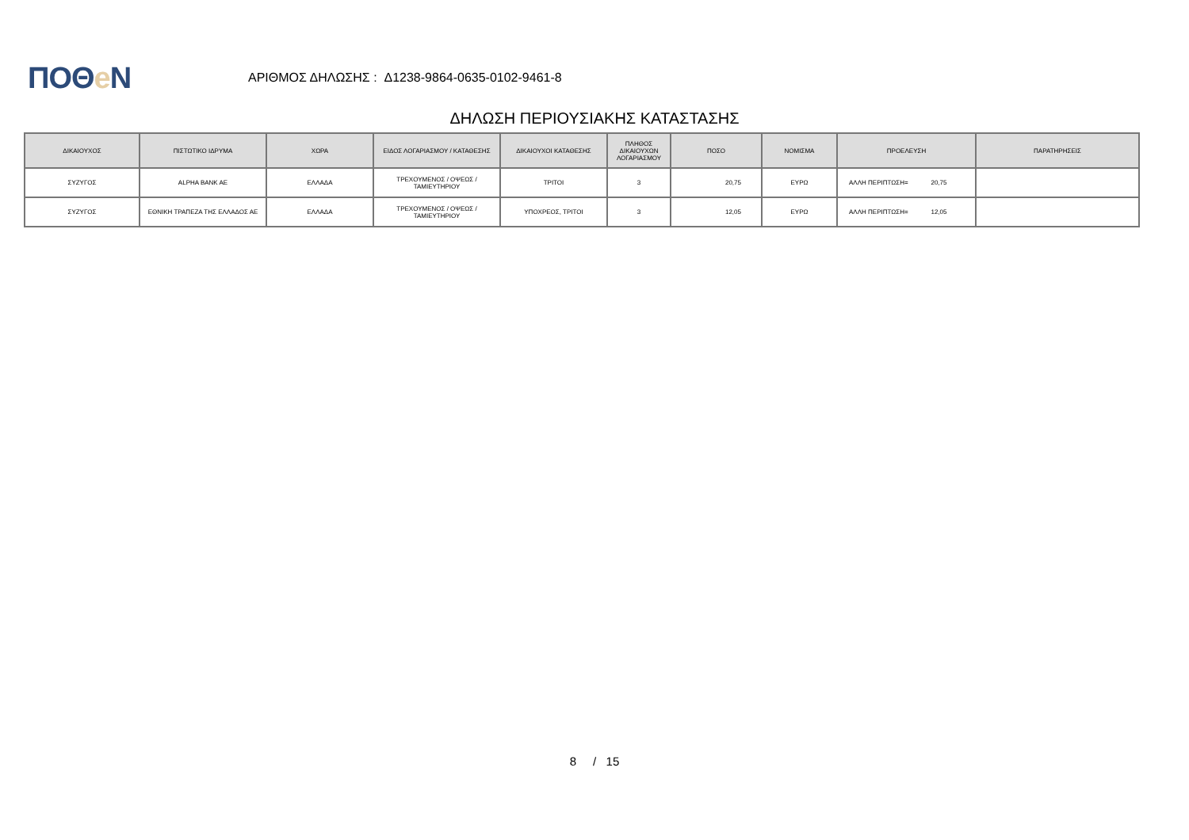ΠΟΘe Ν
ΑΡΙΘΜΟΣ ΔΗΛΩΣΗΣ : Δ1238-9864-0635-0102-9461-8
ΔΗΛΩΣΗ ΠΕΡΙΟΥΣΙΑΚΗΣ ΚΑΤΑΣΤΑΣΗΣ
| ΔΙΚΑΙΟΥΧΟΣ | ΠΙΣΤΩΤΙΚΟ ΙΔΡΥΜΑ | ΧΩΡΑ | ΕΙΔΟΣ ΛΟΓΑΡΙΑΣΜΟΥ / ΚΑΤΑΘΕΣΗΣ | ΔΙΚΑΙΟΥΧΟΙ ΚΑΤΑΘΕΣΗΣ | ΠΛΗΘΟΣ ΔΙΚΑΙΟΥΧΩΝ ΛΟΓΑΡΙΑΣΜΟΥ | ΠΟΣΟ | ΝΟΜΙΣΜΑ | ΠΡΟΕΛΕΥΣΗ | ΠΑΡΑΤΗΡΗΣΕΙΣ |
| --- | --- | --- | --- | --- | --- | --- | --- | --- | --- |
| ΣΥΖΥΓΟΣ | ALPHA BANK AE | ΕΛΛΑΔΑ | ΤΡΕΧΟΥΜΕΝΟΣ / ΟΨΕΩΣ / ΤΑΜΙΕΥΤΗΡΙΟΥ | ΤΡΙΤΟΙ | 3 | 20,75 | ΕΥΡΩ | ΑΛΛΗ ΠΕΡΙΠΤΩΣΗ= 20,75 | |
| ΣΥΖΥΓΟΣ | ΕΘΝΙΚΗ ΤΡΑΠΕΖΑ ΤΗΣ ΕΛΛΑΔΟΣ ΑΕ | ΕΛΛΑΔΑ | ΤΡΕΧΟΥΜΕΝΟΣ / ΟΨΕΩΣ / ΤΑΜΙΕΥΤΗΡΙΟΥ | ΥΠΟΧΡΕΟΣ, ΤΡΙΤΟΙ | 3 | 12,05 | ΕΥΡΩ | ΑΛΛΗ ΠΕΡΙΠΤΩΣΗ= 12,05 | |
8 / 15